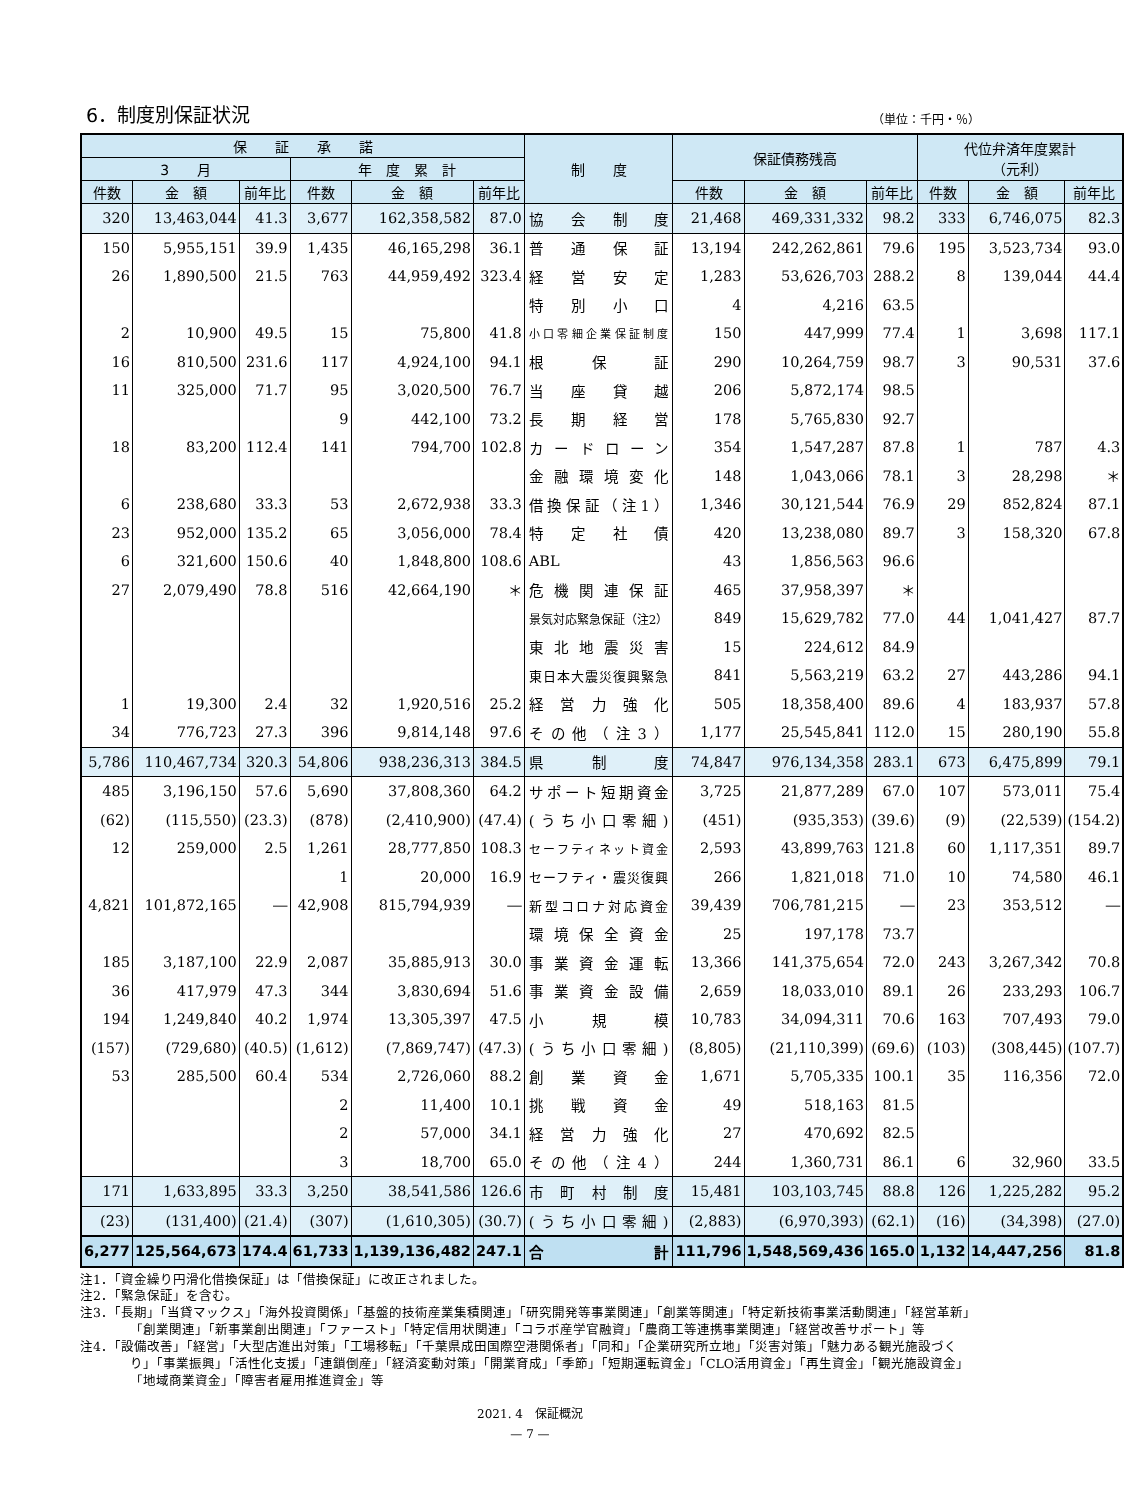6．制度別保証状況
（単位：千円・％）
| 保 証 承 諾 | | | | | | 制 度 | 保証債務残高 | | | 代位弁済年度累計 （元利） | | |
| --- | --- | --- | --- | --- | --- | --- | --- | --- | --- | --- | --- | --- |
| 3 月 | | | 年 度 累 計 | | | | | | | | | |
| 件数 | 金 額 | 前年比 | 件数 | 金 額 | 前年比 | | 件数 | 金 額 | 前年比 | 件数 | 金 額 | 前年比 |
| 320 | 13,463,044 | 41.3 | 3,677 | 162,358,582 | 87.0 | 協会制度 | 21,468 | 469,331,332 | 98.2 | 333 | 6,746,075 | 82.3 |
| 150 | 5,955,151 | 39.9 | 1,435 | 46,165,298 | 36.1 | 普通保証 | 13,194 | 242,262,861 | 79.6 | 195 | 3,523,734 | 93.0 |
| 26 | 1,890,500 | 21.5 | 763 | 44,959,492 | 323.4 | 経営安定 | 1,283 | 53,626,703 | 288.2 | 8 | 139,044 | 44.4 |
| | | | | | | 特別小口 | 4 | 4,216 | 63.5 | | | |
| 2 | 10,900 | 49.5 | 15 | 75,800 | 41.8 | 小口零細企業保証制度 | 150 | 447,999 | 77.4 | 1 | 3,698 | 117.1 |
| 16 | 810,500 | 231.6 | 117 | 4,924,100 | 94.1 | 根保証 | 290 | 10,264,759 | 98.7 | 3 | 90,531 | 37.6 |
| 11 | 325,000 | 71.7 | 95 | 3,020,500 | 76.7 | 当座貸越 | 206 | 5,872,174 | 98.5 | | | |
| | | | 9 | 442,100 | 73.2 | 長期経営 | 178 | 5,765,830 | 92.7 | | | |
| 18 | 83,200 | 112.4 | 141 | 794,700 | 102.8 | カードローン | 354 | 1,547,287 | 87.8 | 1 | 787 | 4.3 |
| | | | | | | 金融環境変化 | 148 | 1,043,066 | 78.1 | 3 | 28,298 | ＊ |
| 6 | 238,680 | 33.3 | 53 | 2,672,938 | 33.3 | 借換保証（注1） | 1,346 | 30,121,544 | 76.9 | 29 | 852,824 | 87.1 |
| 23 | 952,000 | 135.2 | 65 | 3,056,000 | 78.4 | 特定社債 | 420 | 13,238,080 | 89.7 | 3 | 158,320 | 67.8 |
| 6 | 321,600 | 150.6 | 40 | 1,848,800 | 108.6 | ABL | 43 | 1,856,563 | 96.6 | | | |
| 27 | 2,079,490 | 78.8 | 516 | 42,664,190 | ＊ | 危機関連保証 | 465 | 37,958,397 | ＊ | | | |
| | | | | | | 景気対応緊急保証（注2） | 849 | 15,629,782 | 77.0 | 44 | 1,041,427 | 87.7 |
| | | | | | | 東北地震災害 | 15 | 224,612 | 84.9 | | | |
| | | | | | | 東日本大震災復興緊急 | 841 | 5,563,219 | 63.2 | 27 | 443,286 | 94.1 |
| 1 | 19,300 | 2.4 | 32 | 1,920,516 | 25.2 | 経営力強化 | 505 | 18,358,400 | 89.6 | 4 | 183,937 | 57.8 |
| 34 | 776,723 | 27.3 | 396 | 9,814,148 | 97.6 | その他（注3） | 1,177 | 25,545,841 | 112.0 | 15 | 280,190 | 55.8 |
| 5,786 | 110,467,734 | 320.3 | 54,806 | 938,236,313 | 384.5 | 県制度 | 74,847 | 976,134,358 | 283.1 | 673 | 6,475,899 | 79.1 |
| 485 | 3,196,150 | 57.6 | 5,690 | 37,808,360 | 64.2 | サポート短期資金 | 3,725 | 21,877,289 | 67.0 | 107 | 573,011 | 75.4 |
| (62) | (115,550) | (23.3) | (878) | (2,410,900) | (47.4) | (うち小口零細) | (451) | (935,353) | (39.6) | (9) | (22,539) | (154.2) |
| 12 | 259,000 | 2.5 | 1,261 | 28,777,850 | 108.3 | セーフティネット資金 | 2,593 | 43,899,763 | 121.8 | 60 | 1,117,351 | 89.7 |
| | | | 1 | 20,000 | 16.9 | セーフティ・震災復興 | 266 | 1,821,018 | 71.0 | 10 | 74,580 | 46.1 |
| 4,821 | 101,872,165 | ― | 42,908 | 815,794,939 | ― | 新型コロナ対応資金 | 39,439 | 706,781,215 | ― | 23 | 353,512 | ― |
| | | | | | | 環境保全資金 | 25 | 197,178 | 73.7 | | | |
| 185 | 3,187,100 | 22.9 | 2,087 | 35,885,913 | 30.0 | 事業資金運転 | 13,366 | 141,375,654 | 72.0 | 243 | 3,267,342 | 70.8 |
| 36 | 417,979 | 47.3 | 344 | 3,830,694 | 51.6 | 事業資金設備 | 2,659 | 18,033,010 | 89.1 | 26 | 233,293 | 106.7 |
| 194 | 1,249,840 | 40.2 | 1,974 | 13,305,397 | 47.5 | 小規模 | 10,783 | 34,094,311 | 70.6 | 163 | 707,493 | 79.0 |
| (157) | (729,680) | (40.5) | (1,612) | (7,869,747) | (47.3) | (うち小口零細) | (8,805) | (21,110,399) | (69.6) | (103) | (308,445) | (107.7) |
| 53 | 285,500 | 60.4 | 534 | 2,726,060 | 88.2 | 創業資金 | 1,671 | 5,705,335 | 100.1 | 35 | 116,356 | 72.0 |
| | | | 2 | 11,400 | 10.1 | 挑戦資金 | 49 | 518,163 | 81.5 | | | |
| | | | 2 | 57,000 | 34.1 | 経営力強化 | 27 | 470,692 | 82.5 | | | |
| | | | 3 | 18,700 | 65.0 | その他（注4） | 244 | 1,360,731 | 86.1 | 6 | 32,960 | 33.5 |
| 171 | 1,633,895 | 33.3 | 3,250 | 38,541,586 | 126.6 | 市町村制度 | 15,481 | 103,103,745 | 88.8 | 126 | 1,225,282 | 95.2 |
| (23) | (131,400) | (21.4) | (307) | (1,610,305) | (30.7) | (うち小口零細) | (2,883) | (6,970,393) | (62.1) | (16) | (34,398) | (27.0) |
| 6,277 | 125,564,673 | 174.4 | 61,733 | 1,139,136,482 | 247.1 | 合計 | 111,796 | 1,548,569,436 | 165.0 | 1,132 | 14,447,256 | 81.8 |
注1．「資金繰り円滑化借換保証」は「借換保証」に改正されました。
注2．「緊急保証」を含む。
注3．「長期」「当貸マックス」「海外投資関係」「基盤的技術産業集積関連」「研究開発等事業関連」「創業等関連」「特定新技術事業活動関連」「経営革新」「創業関連」「新事業創出関連」「ファースト」「特定信用状関連」「コラボ産学官融資」「農商工等連携事業関連」「経営改善サポート」等
注4．「設備改善」「経営」「大型店進出対策」「工場移転」「千葉県成田国際空港関係者」「同和」「企業研究所立地」「災害対策」「魅力ある観光施設づくり」「事業振興」「活性化支援」「連鎖倒産」「経済変動対策」「開業育成」「季節」「短期運転資金」「CLO活用資金」「再生資金」「観光施設資金」「地域商業資金」「障害者雇用推進資金」等
2021. 4　保証概況
— 7 —